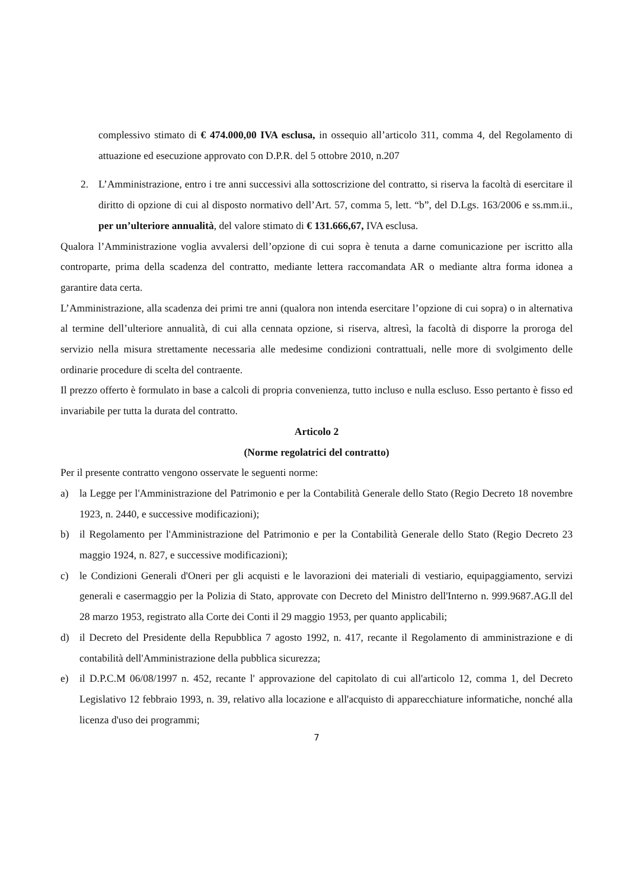complessivo stimato di € 474.000,00 IVA esclusa, in ossequio all’articolo 311, comma 4, del Regolamento di attuazione ed esecuzione approvato con D.P.R. del 5 ottobre 2010, n.207
2. L’Amministrazione, entro i tre anni successivi alla sottoscrizione del contratto, si riserva la facoltà di esercitare il diritto di opzione di cui al disposto normativo dell’Art. 57, comma 5, lett. “b”, del D.Lgs. 163/2006 e ss.mm.ii., per un’ulteriore annualità, del valore stimato di € 131.666,67, IVA esclusa.
Qualora l’Amministrazione voglia avvalersi dell’opzione di cui sopra è tenuta a darne comunicazione per iscritto alla controparte, prima della scadenza del contratto, mediante lettera raccomandata AR o mediante altra forma idonea a garantire data certa.
L’Amministrazione, alla scadenza dei primi tre anni (qualora non intenda esercitare l’opzione di cui sopra) o in alternativa al termine dell’ulteriore annualità, di cui alla cennata opzione, si riserva, altresì, la facoltà di disporre la proroga del servizio nella misura strettamente necessaria alle medesime condizioni contrattuali, nelle more di svolgimento delle ordinarie procedure di scelta del contraente.
Il prezzo offerto è formulato in base a calcoli di propria convenienza, tutto incluso e nulla escluso. Esso pertanto è fisso ed invariabile per tutta la durata del contratto.
Articolo 2
(Norme regolatrici del contratto)
Per il presente contratto vengono osservate le seguenti norme:
a) la Legge per l'Amministrazione del Patrimonio e per la Contabilità Generale dello Stato (Regio Decreto 18 novembre 1923, n. 2440, e successive modificazioni);
b) il Regolamento per l'Amministrazione del Patrimonio e per la Contabilità Generale dello Stato (Regio Decreto 23 maggio 1924, n. 827, e successive modificazioni);
c) le Condizioni Generali d'Oneri per gli acquisti e le lavorazioni dei materiali di vestiario, equipaggiamento, servizi generali e casermaggio per la Polizia di Stato, approvate con Decreto del Ministro dell'Interno n. 999.9687.AG.ll del 28 marzo 1953, registrato alla Corte dei Conti il 29 maggio 1953, per quanto applicabili;
d) il Decreto del Presidente della Repubblica 7 agosto 1992, n. 417, recante il Regolamento di amministrazione e di contabilità dell'Amministrazione della pubblica sicurezza;
e) il D.P.C.M 06/08/1997 n. 452, recante l' approvazione del capitolato di cui all'articolo 12, comma 1, del Decreto Legislativo 12 febbraio 1993, n. 39, relativo alla locazione e all'acquisto di apparecchiature informatiche, nonché alla licenza d'uso dei programmi;
7